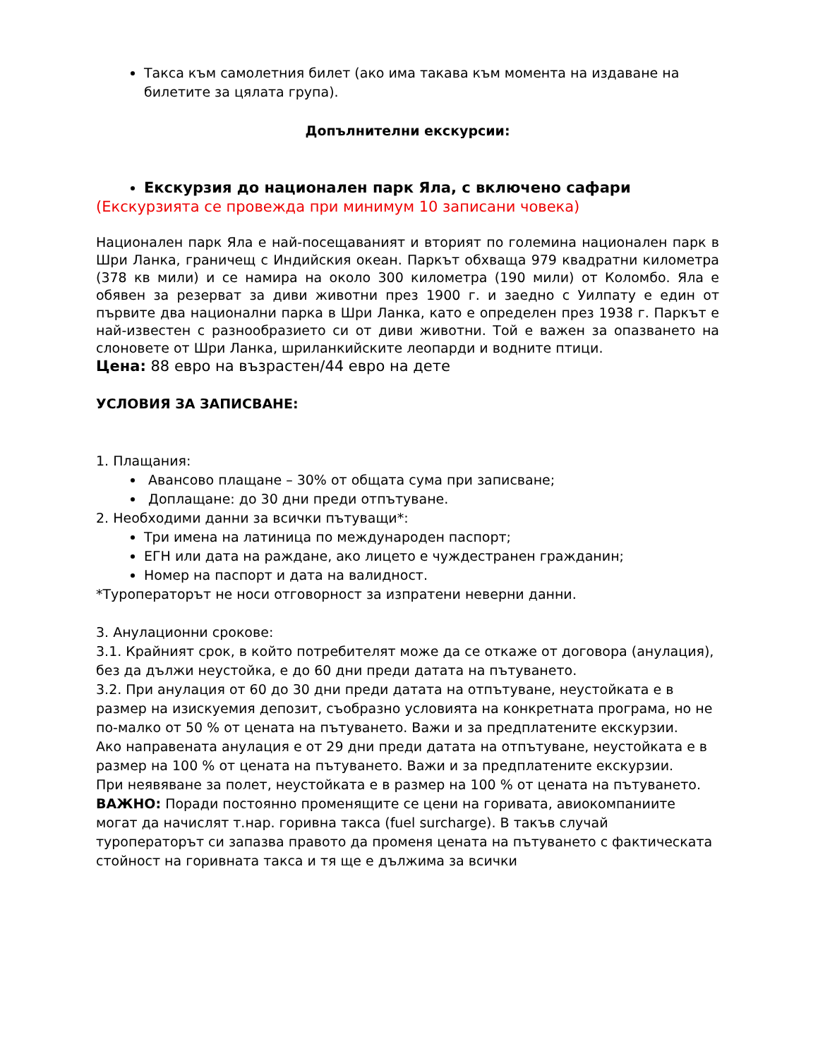Такса към самолетния билет (ако има такава към момента на издаване на билетите за цялата група).
Допълнителни екскурсии:
Екскурзия до национален парк Яла, с включено сафари
(Екскурзията се провежда при минимум 10 записани човека)
Национален парк Яла е най-посещаваният и вторият по големина национален парк в Шри Ланка, граничещ с Индийския океан. Паркът обхваща 979 квадратни километра (378 кв мили) и се намира на около 300 километра (190 мили) от Коломбо. Яла е обявен за резерват за диви животни през 1900 г. и заедно с Уилпату е един от първите два национални парка в Шри Ланка, като е определен през 1938 г. Паркът е най-известен с разнообразието си от диви животни. Той е важен за опазването на слоновете от Шри Ланка, шриланкийските леопарди и водните птици.
Цена: 88 евро на възрастен/44 евро на дете
УСЛОВИЯ ЗА ЗАПИСВАНЕ:
1. Плащания:
Авансово плащане – 30% от общата сума при записване;
Доплащане: до 30 дни преди отпътуване.
2. Необходими данни за всички пътуващи*:
Три имена на латиница по международен паспорт;
ЕГН или дата на раждане, ако лицето е чуждестранен гражданин;
Номер на паспорт и дата на валидност.
*Туроператорът не носи отговорност за изпратени неверни данни.
3. Анулационни срокове:
3.1. Крайният срок, в който потребителят може да се откаже от договора (анулация), без да дължи неустойка, е до 60 дни преди датата на пътуването.
3.2. При анулация от 60 до 30 дни преди датата на отпътуване, неустойката е в размер на изискуемия депозит, съобразно условията на конкретната програма, но не по-малко от 50 % от цената на пътуването. Важи и за предплатените екскурзии.
Ако направената анулация е от 29 дни преди датата на отпътуване, неустойката е в размер на 100 % от цената на пътуването. Важи и за предплатените екскурзии.
При неявяване за полет, неустойката е в размер на 100 % от цената на пътуването.
ВАЖНО: Поради постоянно променящите се цени на горивата, авиокомпаниите могат да начислят т.нар. горивна такса (fuel surcharge). В такъв случай туроператорът си запазва правото да променя цената на пътуването с фактическата стойност на горивната такса и тя ще е дължима за всички